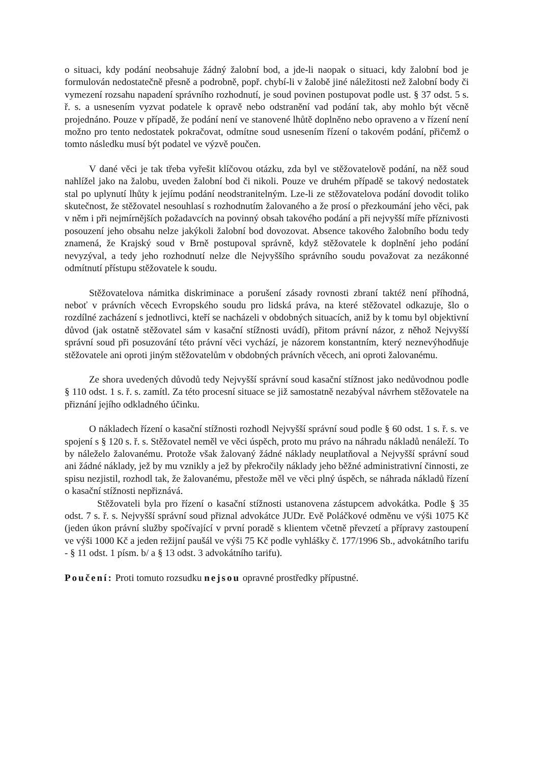o situaci, kdy podání neobsahuje žádný žalobní bod, a jde-li naopak o situaci, kdy žalobní bod je formulován nedostatečně přesně a podrobně, popř. chybí-li v žalobě jiné náležitosti než žalobní body či vymezení rozsahu napadení správního rozhodnutí, je soud povinen postupovat podle ust. § 37 odst. 5 s. ř. s. a usnesením vyzvat podatele k opravě nebo odstranění vad podání tak, aby mohlo být věcně projednáno. Pouze v případě, že podání není ve stanovené lhůtě doplněno nebo opraveno a v řízení není možno pro tento nedostatek pokračovat, odmítne soud usnesením řízení o takovém podání, přičemž o tomto následku musí být podatel ve výzvě poučen.
V dané věci je tak třeba vyřešit klíčovou otázku, zda byl ve stěžovatelově podání, na něž soud nahlížel jako na žalobu, uveden žalobní bod či nikoli. Pouze ve druhém případě se takový nedostatek stal po uplynutí lhůty k jejímu podání neodstranitelným. Lze-li ze stěžovatelova podání dovodit toliko skutečnost, že stěžovatel nesouhlasí s rozhodnutím žalovaného a že prosí o přezkoumání jeho věci, pak v něm i při nejmírnějších požadavcích na povinný obsah takového podání a při nejvyšší míře příznivosti posouzení jeho obsahu nelze jakýkoli žalobní bod dovozovat. Absence takového žalobního bodu tedy znamená, že Krajský soud v Brně postupoval správně, když stěžovatele k doplnění jeho podání nevyzýval, a tedy jeho rozhodnutí nelze dle Nejvyššího správního soudu považovat za nezákonné odmítnutí přístupu stěžovatele k soudu.
Stěžovatelova námitka diskriminace a porušení zásady rovnosti zbraní taktéž není příhodná, neboť v právních věcech Evropského soudu pro lidská práva, na které stěžovatel odkazuje, šlo o rozdílné zacházení s jednotlivci, kteří se nacházeli v obdobných situacích, aniž by k tomu byl objektivní důvod (jak ostatně stěžovatel sám v kasační stížnosti uvádí), přitom právní názor, z něhož Nejvyšší správní soud při posuzování této právní věci vychází, je názorem konstantním, který neznevýhodňuje stěžovatele ani oproti jiným stěžovatelům v obdobných právních věcech, ani oproti žalovanému.
Ze shora uvedených důvodů tedy Nejvyšší správní soud kasační stížnost jako nedůvodnou podle § 110 odst. 1 s. ř. s. zamítl. Za této procesní situace se již samostatně nezabýval návrhem stěžovatele na přiznání jejího odkladného účinku.
O nákladech řízení o kasační stížnosti rozhodl Nejvyšší správní soud podle § 60 odst. 1 s. ř. s. ve spojení s § 120 s. ř. s. Stěžovatel neměl ve věci úspěch, proto mu právo na náhradu nákladů nenáleží. To by náleželo žalovanému. Protože však žalovaný žádné náklady neuplatňoval a Nejvyšší správní soud ani žádné náklady, jež by mu vznikly a jež by překročily náklady jeho běžné administrativní činnosti, ze spisu nezjistil, rozhodl tak, že žalovanému, přestože měl ve věci plný úspěch, se náhrada nákladů řízení o kasační stížnosti nepřiznává.
Stěžovateli byla pro řízení o kasační stížnosti ustanovena zástupcem advokátka. Podle § 35 odst. 7 s. ř. s. Nejvyšší správní soud přiznal advokátce JUDr. Evě Poláčkové odměnu ve výši 1075 Kč (jeden úkon právní služby spočívající v první poradě s klientem včetně převzetí a přípravy zastoupení ve výši 1000 Kč a jeden režijní paušál ve výši 75 Kč podle vyhlášky č. 177/1996 Sb., advokátního tarifu - § 11 odst. 1 písm. b/ a § 13 odst. 3 advokátního tarifu).
Poučení: Proti tomuto rozsudku nejsou opravné prostředky přípustné.